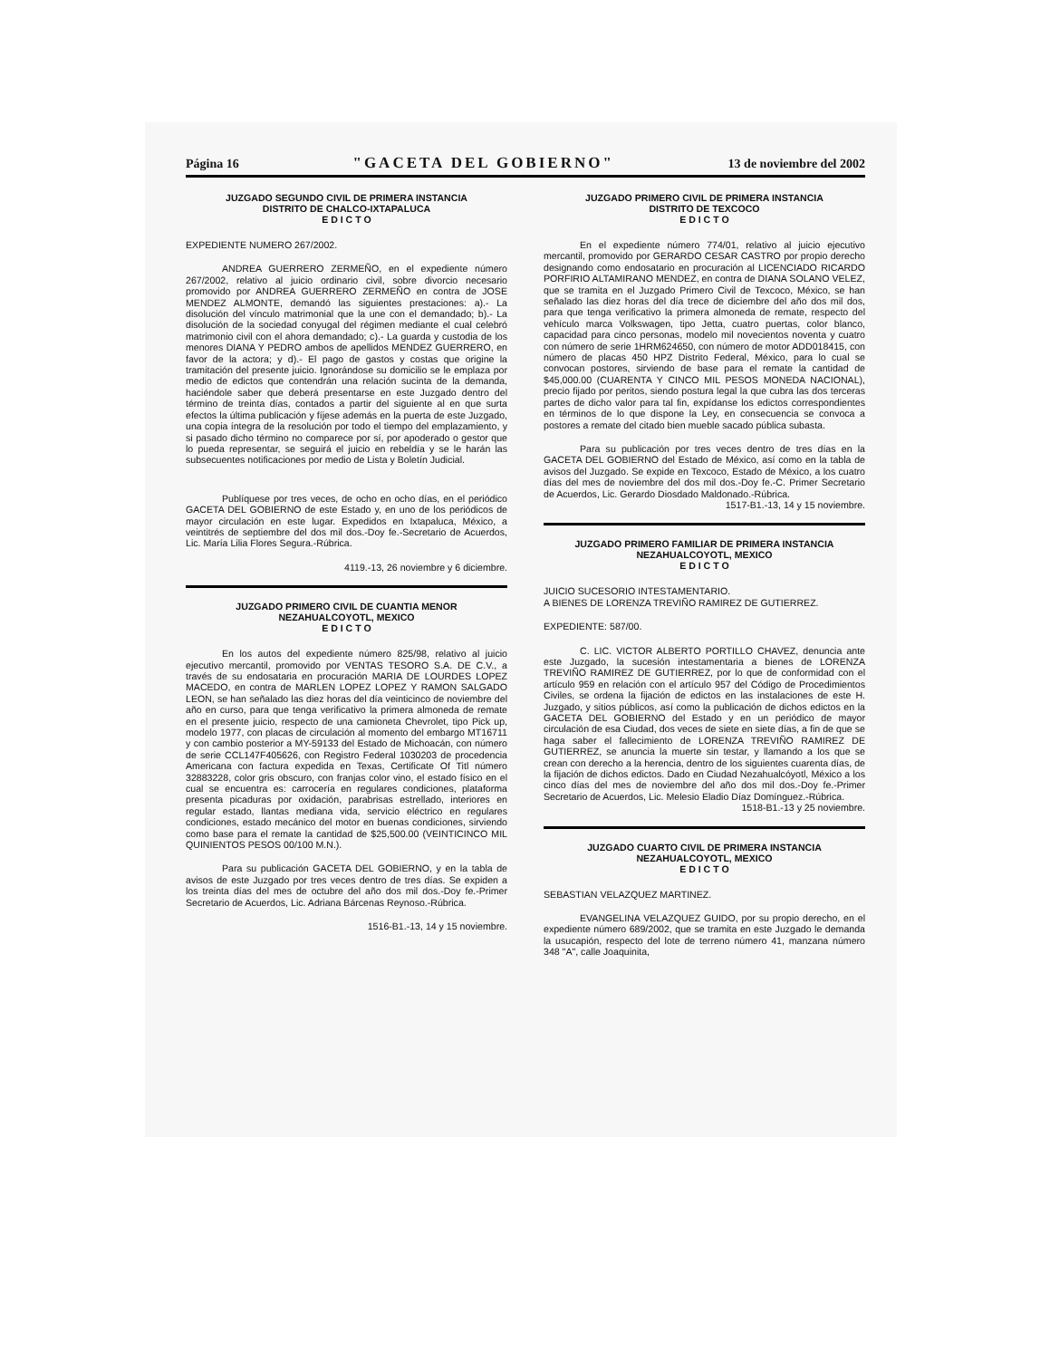Página 16 "GACETA DEL GOBIERNO" 13 de noviembre del 2002
JUZGADO SEGUNDO CIVIL DE PRIMERA INSTANCIA
DISTRITO DE CHALCO-IXTAPALUCA
E D I C T O
EXPEDIENTE NUMERO 267/2002.
ANDREA GUERRERO ZERMEÑO, en el expediente número 267/2002, relativo al juicio ordinario civil, sobre divorcio necesario promovido por ANDREA GUERRERO ZERMEÑO en contra de JOSE MENDEZ ALMONTE, demandó las siguientes prestaciones: a).- La disolución del vínculo matrimonial que la une con el demandado; b).- La disolución de la sociedad conyugal del régimen mediante el cual celebró matrimonio civil con el ahora demandado; c).- La guarda y custodia de los menores DIANA Y PEDRO ambos de apellidos MENDEZ GUERRERO, en favor de la actora; y d).- El pago de gastos y costas que origine la tramitación del presente juicio. Ignorándose su domicilio se le emplaza por medio de edictos que contendrán una relación sucinta de la demanda, haciéndole saber que deberá presentarse en este Juzgado dentro del término de treinta días, contados a partir del siguiente al en que surta efectos la última publicación y fíjese además en la puerta de este Juzgado, una copia íntegra de la resolución por todo el tiempo del emplazamiento, y si pasado dicho término no comparece por sí, por apoderado o gestor que lo pueda representar, se seguirá el juicio en rebeldía y se le harán las subsecuentes notificaciones por medio de Lista y Boletín Judicial.
Publíquese por tres veces, de ocho en ocho días, en el periódico GACETA DEL GOBIERNO de este Estado y, en uno de los periódicos de mayor circulación en este lugar. Expedidos en Ixtapaluca, México, a veintitrés de septiembre del dos mil dos.-Doy fe.-Secretario de Acuerdos, Lic. María Lilia Flores Segura.-Rúbrica.
4119.-13, 26 noviembre y 6 diciembre.
JUZGADO PRIMERO CIVIL DE CUANTIA MENOR
NEZAHUALCOYOTL, MEXICO
E D I C T O
En los autos del expediente número 825/98, relativo al juicio ejecutivo mercantil, promovido por VENTAS TESORO S.A. DE C.V., a través de su endosataria en procuración MARIA DE LOURDES LOPEZ MACEDO, en contra de MARLEN LOPEZ LOPEZ Y RAMON SALGADO LEON, se han señalado las diez horas del día veinticinco de noviembre del año en curso, para que tenga verificativo la primera almoneda de remate en el presente juicio, respecto de una camioneta Chevrolet, tipo Pick up, modelo 1977, con placas de circulación al momento del embargo MT16711 y con cambio posterior a MY-59133 del Estado de Michoacán, con número de serie CCL147F405626, con Registro Federal 1030203 de procedencia Americana con factura expedida en Texas, Certificate Of Titl número 32883228, color gris obscuro, con franjas color vino, el estado físico en el cual se encuentra es: carrocería en regulares condiciones, plataforma presenta picaduras por oxidación, parabrisas estrellado, interiores en regular estado, llantas mediana vida, servicio eléctrico en regulares condiciones, estado mecánico del motor en buenas condiciones, sirviendo como base para el remate la cantidad de $25,500.00 (VEINTICINCO MIL QUINIENTOS PESOS 00/100 M.N.).
Para su publicación GACETA DEL GOBIERNO, y en la tabla de avisos de este Juzgado por tres veces dentro de tres días. Se expiden a los treinta días del mes de octubre del año dos mil dos.-Doy fe.-Primer Secretario de Acuerdos, Lic. Adriana Bárcenas Reynoso.-Rúbrica.
1516-B1.-13, 14 y 15 noviembre.
JUZGADO PRIMERO CIVIL DE PRIMERA INSTANCIA
DISTRITO DE TEXCOCO
E D I C T O
En el expediente número 774/01, relativo al juicio ejecutivo mercantil, promovido por GERARDO CESAR CASTRO por propio derecho designando como endosatario en procuración al LICENCIADO RICARDO PORFIRIO ALTAMIRANO MENDEZ, en contra de DIANA SOLANO VELEZ, que se tramita en el Juzgado Primero Civil de Texcoco, México, se han señalado las diez horas del día trece de diciembre del año dos mil dos, para que tenga verificativo la primera almoneda de remate, respecto del vehículo marca Volkswagen, tipo Jetta, cuatro puertas, color blanco, capacidad para cinco personas, modelo mil novecientos noventa y cuatro con número de serie 1HRM624650, con número de motor ADD018415, con número de placas 450 HPZ Distrito Federal, México, para lo cual se convocan postores, sirviendo de base para el remate la cantidad de $45,000.00 (CUARENTA Y CINCO MIL PESOS MONEDA NACIONAL), precio fijado por peritos, siendo postura legal la que cubra las dos terceras partes de dicho valor para tal fin, expídanse los edictos correspondientes en términos de lo que dispone la Ley, en consecuencia se convoca a postores a remate del citado bien mueble sacado pública subasta.
Para su publicación por tres veces dentro de tres días en la GACETA DEL GOBIERNO del Estado de México, así como en la tabla de avisos del Juzgado. Se expide en Texcoco, Estado de México, a los cuatro días del mes de noviembre del dos mil dos.-Doy fe.-C. Primer Secretario de Acuerdos, Lic. Gerardo Diosdado Maldonado.-Rúbrica.
1517-B1.-13, 14 y 15 noviembre.
JUZGADO PRIMERO FAMILIAR DE PRIMERA INSTANCIA
NEZAHUALCOYOTL, MEXICO
E D I C T O
JUICIO SUCESORIO INTESTAMENTARIO.
A BIENES DE LORENZA TREVIÑO RAMIREZ DE GUTIERREZ.
EXPEDIENTE: 587/00.
C. LIC. VICTOR ALBERTO PORTILLO CHAVEZ, denuncia ante este Juzgado, la sucesión intestamentaria a bienes de LORENZA TREVIÑO RAMIREZ DE GUTIERREZ, por lo que de conformidad con el artículo 959 en relación con el artículo 957 del Código de Procedimientos Civiles, se ordena la fijación de edictos en las instalaciones de este H. Juzgado, y sitios públicos, así como la publicación de dichos edictos en la GACETA DEL GOBIERNO del Estado y en un periódico de mayor circulación de esa Ciudad, dos veces de siete en siete días, a fin de que se haga saber el fallecimiento de LORENZA TREVIÑO RAMIREZ DE GUTIERREZ, se anuncia la muerte sin testar, y llamando a los que se crean con derecho a la herencia, dentro de los siguientes cuarenta días, de la fijación de dichos edictos. Dado en Ciudad Nezahualcóyotl, México a los cinco días del mes de noviembre del año dos mil dos.-Doy fe.-Primer Secretario de Acuerdos, Lic. Melesio Eladio Díaz Domínguez.-Rúbrica.
1518-B1.-13 y 25 noviembre.
JUZGADO CUARTO CIVIL DE PRIMERA INSTANCIA
NEZAHUALCOYOTL, MEXICO
E D I C T O
SEBASTIAN VELAZQUEZ MARTINEZ.
EVANGELINA VELAZQUEZ GUIDO, por su propio derecho, en el expediente número 689/2002, que se tramita en este Juzgado le demanda la usucapión, respecto del lote de terreno número 41, manzana número 348 "A", calle Joaquinita,